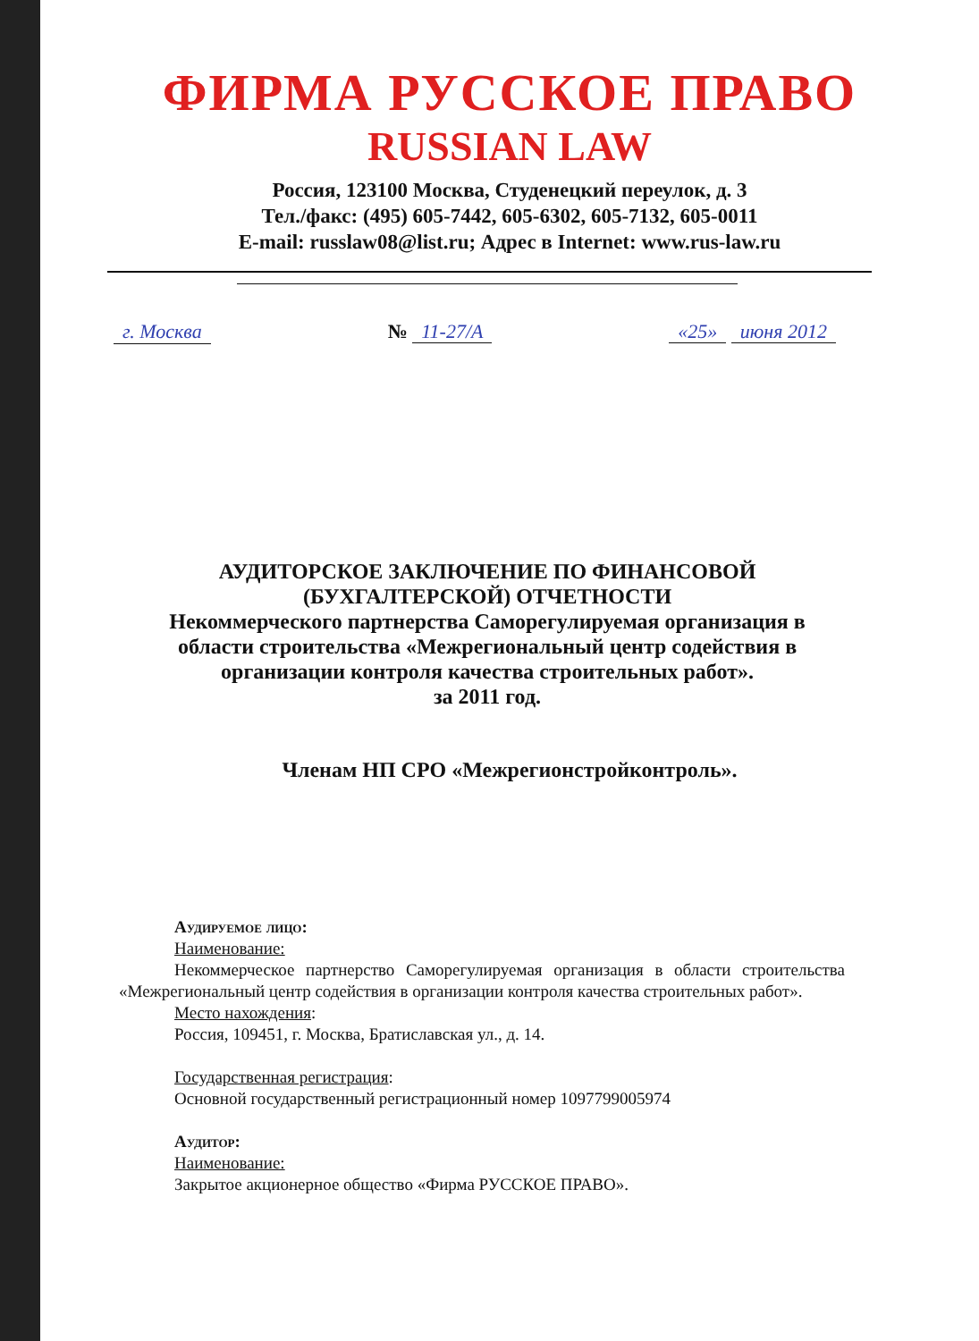ФИРМА РУССКОЕ ПРАВО
RUSSIAN LAW
Россия, 123100 Москва, Студенецкий переулок, д. 3
Тел./факс: (495) 605-7442, 605-6302, 605-7132, 605-0011
E-mail: russlaw08@list.ru; Адрес в Internet: www.rus-law.ru
г. Москва № 11-27/А «25» июня 2012
АУДИТОРСКОЕ ЗАКЛЮЧЕНИЕ ПО ФИНАНСОВОЙ (БУХГАЛТЕРСКОЙ) ОТЧЕТНОСТИ
Некоммерческого партнерства Саморегулируемая организация в области строительства «Межрегиональный центр содействия в организации контроля качества строительных работ».
за 2011 год.
Членам НП СРО «Межрегионстройконтроль».
Аудируемое лицо:
Наименование:
Некоммерческое партнерство Саморегулируемая организация в области строительства «Межрегиональный центр содействия в организации контроля качества строительных работ».
Место нахождения:
Россия, 109451, г. Москва, Братиславская ул., д. 14.
Государственная регистрация:
Основной государственный регистрационный номер 1097799005974
Аудитор:
Наименование:
Закрытое акционерное общество «Фирма РУССКОЕ ПРАВО».